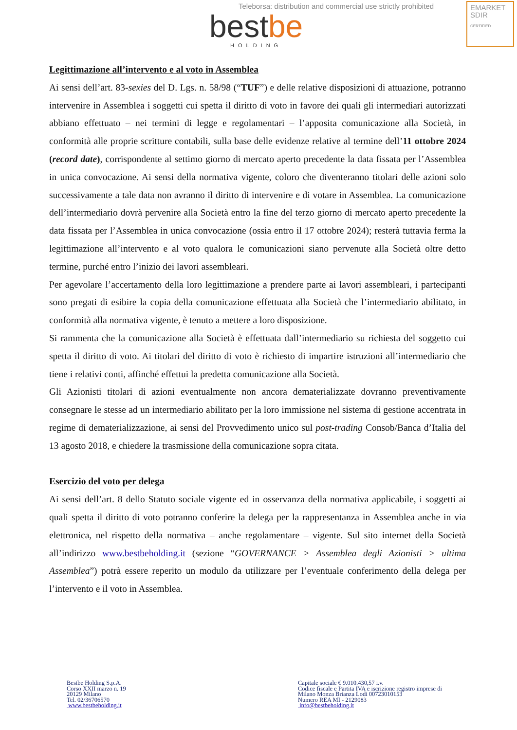Teleborsa: distribution and commercial use strictly prohibited
EMARKET
SDIR
CERTIFIED
bestbe
HOLDING
Legittimazione all’intervento e al voto in Assemblea
Ai sensi dell’art. 83-sexies del D. Lgs. n. 58/98 (“TUF”) e delle relative disposizioni di attuazione, potranno intervenire in Assemblea i soggetti cui spetta il diritto di voto in favore dei quali gli intermediari autorizzati abbiano effettuato – nei termini di legge e regolamentari – l’apposita comunicazione alla Società, in conformità alle proprie scritture contabili, sulla base delle evidenze relative al termine dell’11 ottobre 2024 (record date), corrispondente al settimo giorno di mercato aperto precedente la data fissata per l’Assemblea in unica convocazione. Ai sensi della normativa vigente, coloro che diventeranno titolari delle azioni solo successivamente a tale data non avranno il diritto di intervenire e di votare in Assemblea. La comunicazione dell’intermediario dovrà pervenire alla Società entro la fine del terzo giorno di mercato aperto precedente la data fissata per l’Assemblea in unica convocazione (ossia entro il 17 ottobre 2024); resterà tuttavia ferma la legittimazione all’intervento e al voto qualora le comunicazioni siano pervenute alla Società oltre detto termine, purché entro l’inizio dei lavori assembleari.
Per agevolare l’accertamento della loro legittimazione a prendere parte ai lavori assembleari, i partecipanti sono pregati di esibire la copia della comunicazione effettuata alla Società che l’intermediario abilitato, in conformità alla normativa vigente, è tenuto a mettere a loro disposizione.
Si rammenta che la comunicazione alla Società è effettuata dall’intermediario su richiesta del soggetto cui spetta il diritto di voto. Ai titolari del diritto di voto è richiesto di impartire istruzioni all’intermediario che tiene i relativi conti, affinché effettui la predetta comunicazione alla Società.
Gli Azionisti titolari di azioni eventualmente non ancora dematerializzate dovranno preventivamente consegnare le stesse ad un intermediario abilitato per la loro immissione nel sistema di gestione accentrata in regime di dematerializzazione, ai sensi del Provvedimento unico sul post-trading Consob/Banca d’Italia del 13 agosto 2018, e chiedere la trasmissione della comunicazione sopra citata.
Esercizio del voto per delega
Ai sensi dell’art. 8 dello Statuto sociale vigente ed in osservanza della normativa applicabile, i soggetti ai quali spetta il diritto di voto potranno conferire la delega per la rappresentanza in Assemblea anche in via elettronica, nel rispetto della normativa – anche regolamentare – vigente. Sul sito internet della Società all’indirizzo www.bestbeholding.it (sezione “GOVERNANCE > Assemblea degli Azionisti > ultima Assemblea”) potrà essere reperito un modulo da utilizzare per l’eventuale conferimento della delega per l’intervento e il voto in Assemblea.
Bestbe Holding S.p.A.
Corso XXII marzo n. 19
20129 Milano
Tel. 02/36706570
www.bestbeholding.it
Capitale sociale € 9.010.430,57 i.v.
Codice fiscale e Partita IVA e iscrizione registro imprese di
Milano Monza Brianza Lodi 00723010153
Numero REA MI - 2129083
info@bestbeholding.it